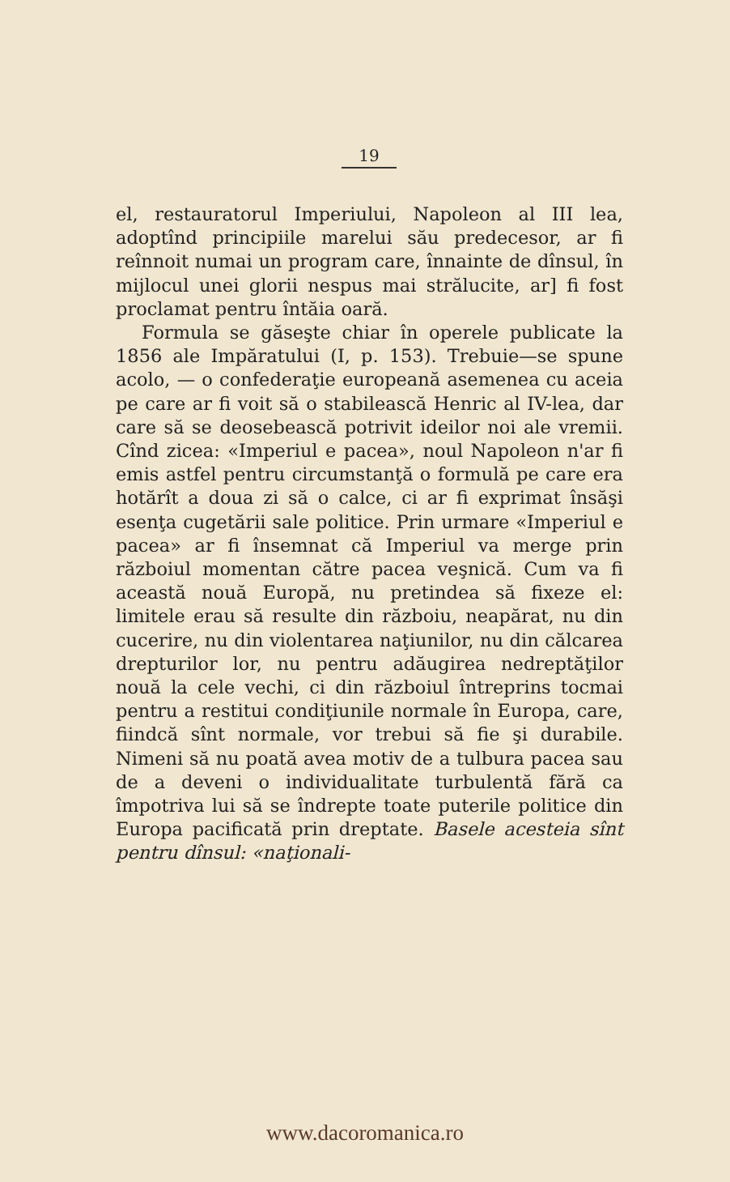19
el, restauratorul Imperiului, Napoleon al III lea, adoptînd principiile marelui său predecesor, ar fi reînnoit numai un program care, înnainte de dînsul, în mijlocul unei glorii nespus mai strălucite, ar] fi fost proclamat pentru întăia oară.
Formula se găseşte chiar în operele publicate la 1856 ale Impăratului (I, p. 153). Trebuie—se spune acolo, — o confederaţie europeană asemenea cu aceia pe care ar fi voit să o stabilească Henric al IV-lea, dar care să se deosebească potrivit ideilor noi ale vremii. Cînd zicea: «Imperiul e pacea», noul Napoleon n'ar fi emis astfel pentru circumstanţă o formulă pe care era hotărît a doua zi să o calce, ci ar fi exprimat însăşi esenţa cugetării sale politice. Prin urmare «Imperiul e pacea» ar fi însemnat că Imperiul va merge prin războiul momentan către pacea veşnică. Cum va fi această nouă Europă, nu pretindea să fixeze el: limitele erau să resulte din războiu, neapărat, nu din cucerire, nu din violentarea naţiunilor, nu din călcarea drepturilor lor, nu pentru adăugirea nedreptăţilor nouă la cele vechi, ci din războiul întreprins tocmai pentru a restitui condiţiunile normale în Europa, care, fiindcă sînt normale, vor trebui să fie şi durabile. Nimeni să nu poată avea motiv de a tulbura pacea sau de a deveni o individualitate turbulentă fără ca împotriva lui să se îndrepte toate puterile politice din Europa pacificată prin dreptate. Basele acesteia sînt pentru dînsul: «naţionali-
www.dacoromanica.ro